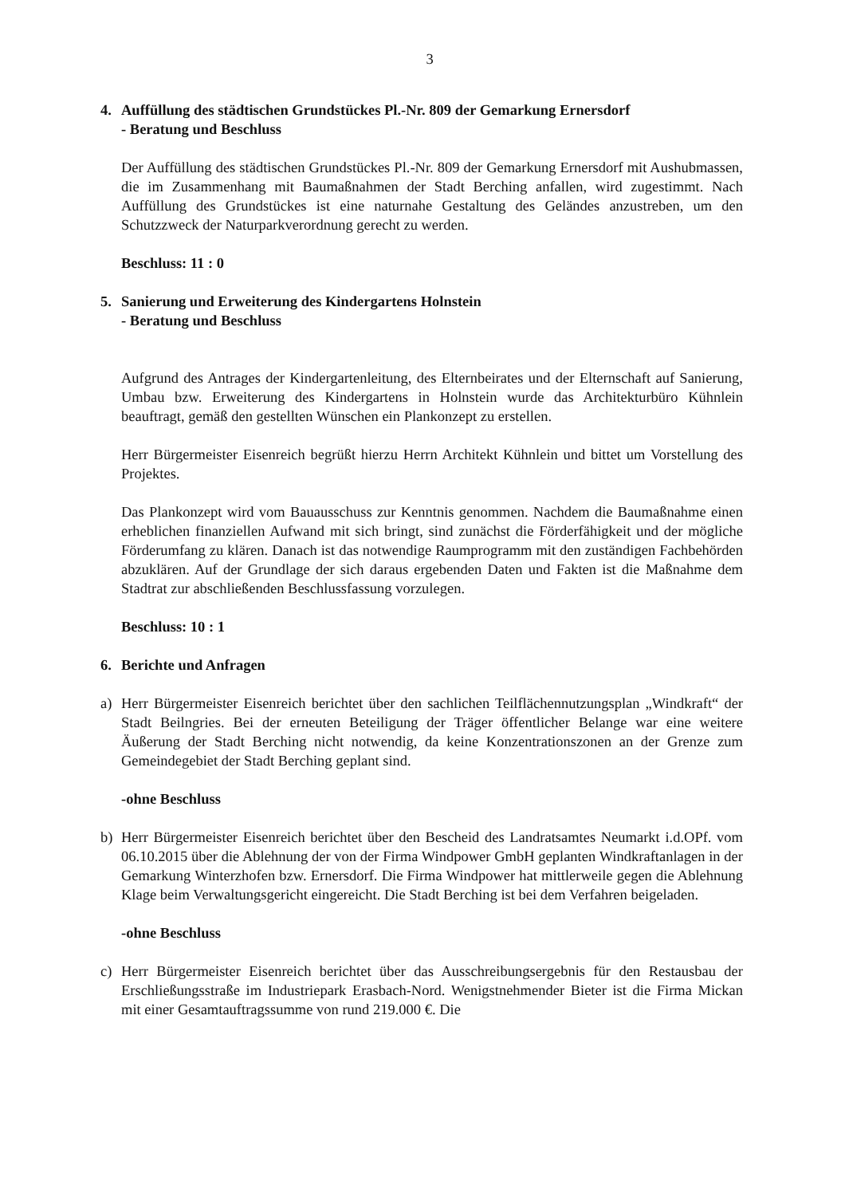3
4. Auffüllung des städtischen Grundstückes Pl.-Nr. 809 der Gemarkung Ernersdorf
- Beratung und Beschluss
Der Auffüllung des städtischen Grundstückes Pl.-Nr. 809 der Gemarkung Ernersdorf mit Aushubmassen, die im Zusammenhang mit Baumaßnahmen der Stadt Berching anfallen, wird zugestimmt. Nach Auffüllung des Grundstückes ist eine naturnahe Gestaltung des Geländes anzustreben, um den Schutzzweck der Naturparkverordnung gerecht zu werden.
Beschluss: 11 : 0
5. Sanierung und Erweiterung des Kindergartens Holnstein
- Beratung und Beschluss
Aufgrund des Antrages der Kindergartenleitung, des Elternbeirates und der Elternschaft auf Sanierung, Umbau bzw. Erweiterung des Kindergartens in Holnstein wurde das Architekturbüro Kühnlein beauftragt, gemäß den gestellten Wünschen ein Plankonzept zu erstellen.
Herr Bürgermeister Eisenreich begrüßt hierzu Herrn Architekt Kühnlein und bittet um Vorstellung des Projektes.
Das Plankonzept wird vom Bauausschuss zur Kenntnis genommen. Nachdem die Baumaßnahme einen erheblichen finanziellen Aufwand mit sich bringt, sind zunächst die Förderfähigkeit und der mögliche Förderumfang zu klären. Danach ist das notwendige Raumprogramm mit den zuständigen Fachbehörden abzuklären. Auf der Grundlage der sich daraus ergebenden Daten und Fakten ist die Maßnahme dem Stadtrat zur abschließenden Beschlussfassung vorzulegen.
Beschluss: 10 : 1
6. Berichte und Anfragen
a) Herr Bürgermeister Eisenreich berichtet über den sachlichen Teilflächennutzungsplan „Windkraft“ der Stadt Beilngries. Bei der erneuten Beteiligung der Träger öffentlicher Belange war eine weitere Äußerung der Stadt Berching nicht notwendig, da keine Konzentrationszonen an der Grenze zum Gemeindegebiet der Stadt Berching geplant sind.
-ohne Beschluss
b) Herr Bürgermeister Eisenreich berichtet über den Bescheid des Landratsamtes Neumarkt i.d.OPf. vom 06.10.2015 über die Ablehnung der von der Firma Windpower GmbH geplanten Windkraftanlagen in der Gemarkung Winterzhofen bzw. Ernersdorf. Die Firma Windpower hat mittlerweile gegen die Ablehnung Klage beim Verwaltungsgericht eingereicht. Die Stadt Berching ist bei dem Verfahren beigeladen.
-ohne Beschluss
c) Herr Bürgermeister Eisenreich berichtet über das Ausschreibungsergebnis für den Restausbau der Erschließungsstraße im Industriepark Erasbach-Nord. Wenigstnehmender Bieter ist die Firma Mickan mit einer Gesamtauftragssumme von rund 219.000 €. Die